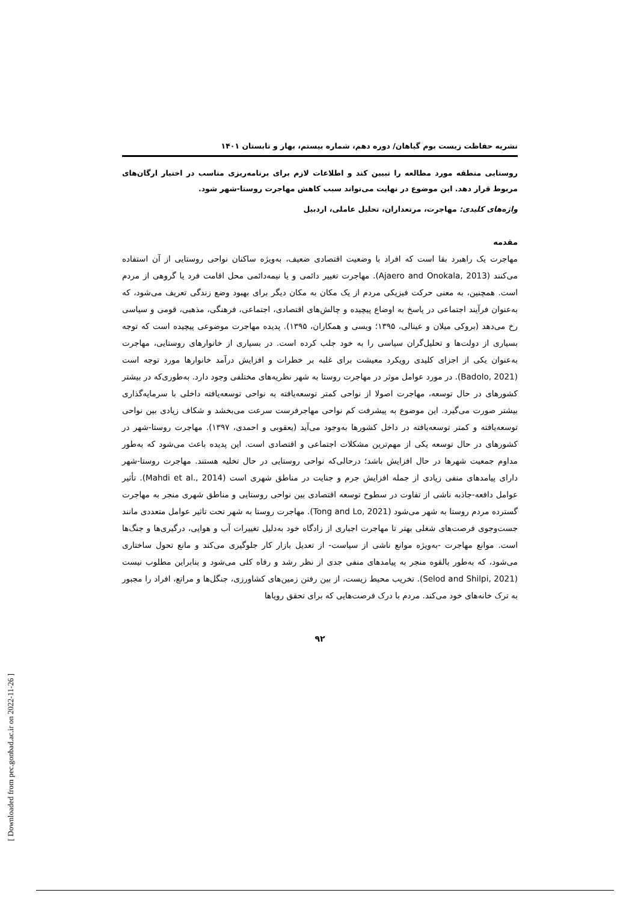نشریه حفاظت زیست بوم گیاهان/ دوره دهم، شماره بیستم، بهار و تابستان ۱۴۰۱
روستایی منطقه مورد مطالعه را تبیین کند و اطلاعات لازم برای برنامه‌ریزی مناسب در اختیار ارگان‌های مربوط قرار دهد. این موضوع در نهایت می‌تواند سبب کاهش مهاجرت روستا-شهر شود.
واژه‌های کلیدی: مهاجرت، مرتعداران، تحلیل عاملی، اردبیل
مقدمه
مهاجرت یک راهبرد بقا است که افراد با وضعیت اقتصادی ضعیف، به‌ویژه ساکنان نواحی روستایی از آن استفاده می‌کنند (Ajaero and Onokala, 2013). مهاجرت تغییر دائمی و یا نیمه‌دائمی محل اقامت فرد یا گروهی از مردم است. همچنین، به معنی حرکت فیزیکی مردم از یک مکان به مکان دیگر برای بهبود وضع زندگی تعریف می‌شود، که به‌عنوان فرآیند اجتماعی در پاسخ به اوضاع پیچیده و چالش‌های اقتصادی، اجتماعی، فرهنگی، مذهبی، قومی و سیاسی رخ می‌دهد (بروکی میلان و عینالی، ۱۳۹۵؛ ویسی و همکاران، ۱۳۹۵). پدیده مهاجرت موضوعی پیچیده است که توجه بسیاری از دولت‌ها و تحلیل‌گران سیاسی را به خود جلب کرده است. در بسیاری از خانوارهای روستایی، مهاجرت به‌عنوان یکی از اجزای کلیدی رویکرد معیشت برای غلبه بر خطرات و افزایش درآمد خانوارها مورد توجه است (Badolo, 2021). در مورد عوامل موثر در مهاجرت روستا به شهر نظریه‌های مختلفی وجود دارد. به‌طوری‌که در بیشتر کشورهای در حال توسعه، مهاجرت اصولا از نواحی کمتر توسعه‌یافته به نواحی توسعه‌یافته داخلی با سرمایه‌گذاری بیشتر صورت می‌گیرد. این موضوع به پیشرفت کم نواحی مهاجرفرست سرعت می‌بخشد و شکاف زیادی بین نواحی توسعه‌یافته و کمتر توسعه‌یافته در داخل کشورها به‌وجود می‌آید (یعقوبی و احمدی، ۱۳۹۷). مهاجرت روستا-شهر در کشورهای در حال توسعه یکی از مهم‌ترین مشکلات اجتماعی و اقتصادی است. این پدیده باعث می‌شود که به‌طور مداوم جمعیت شهرها در حال افزایش باشد؛ درحالی‌که نواحی روستایی در حال تخلیه هستند. مهاجرت روستا-شهر دارای پیامدهای منفی زیادی از جمله افزایش جرم و جنایت در مناطق شهری است (Mahdi et al., 2014). تأثیر عوامل دافعه-جاذبه ناشی از تفاوت در سطوح توسعه اقتصادی بین نواحی روستایی و مناطق شهری منجر به مهاجرت گسترده مردم روستا به شهر می‌شود (Tong and Lo, 2021). مهاجرت روستا به شهر تحت تاثیر عوامل متعددی مانند جست‌وجوی فرصت‌های شغلی بهتر تا مهاجرت اجباری از زادگاه خود به‌دلیل تغییرات آب و هوایی، درگیری‌ها و جنگ‌ها است. موانع مهاجرت -به‌ویژه موانع ناشی از سیاست- از تعدیل بازار کار جلوگیری می‌کند و مانع تحول ساختاری می‌شود، که به‌طور بالقوه منجر به پیامدهای منفی جدی از نظر رشد و رفاه کلی می‌شود و بنابراین مطلوب نیست (Selod and Shilpi, 2021). تخریب محیط زیست، از بین رفتن زمین‌های کشاورزی، جنگل‌ها و مراتع، افراد را مجبور به ترک خانه‌های خود می‌کند. مردم با درک فرصت‌هایی که برای تحقق رویاها
۹۲
[ Downloaded from pec.gonbad.ac.ir on 2022-11-26 ]